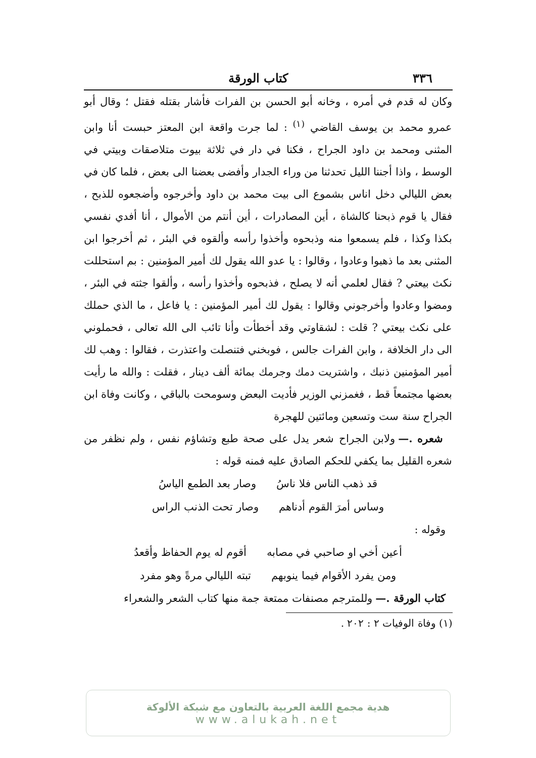٣٣٦ كتاب الورقة
وكان له قدم في أمره ، وخانه أبو الحسن بن الفرات فأشار بقتله فقتل ؛ وقال أبو عمرو محمد بن يوسف القاضي <sup>(١)</sup> : لما جرت واقعة ابن المعتز حبست أنا وابن المثنى ومحمد بن داود الجراح ، فكنا في دار في ثلاثة بيوت متلاصقات وبيتي في الوسط ، واذا أجننا الليل تحدثنا من وراء الجدار وأفضى بعضنا الى بعض ، فلما كان في بعض الليالي دخل اناس بشموع الى بيت محمد بن داود وأخرجوه وأضجعوه للذبح ، فقال يا قوم ذبحنا كالشاة ، أين المصادرات ، أين أنتم من الأموال ، أنا أفدي نفسي بكذا وكذا ، فلم يسمعوا منه وذبحوه وأخذوا رأسه وألقوه في البئر ، ثم أخرجوا ابن المثنى بعد ما ذهبوا وعادوا ، وقالوا : يا عدو الله يقول لك أمير المؤمنين : بم استحللت نكث بيعتي ? فقال لعلمي أنه لا يصلح ، فذبحوه وأخذوا رأسه ، وألقوا جثته في البئر ، ومضوا وعادوا وأخرجوني وقالوا : يقول لك أمير المؤمنين : يا فاعل ، ما الذي حملك على نكث بيعتي ? قلت : لشقاوتي وقد أخطأت وأنا تائب الى الله تعالى ، فحملوني الى دار الخلافة ، وابن الفرات جالس ، فوبخني فتنصلت واعتذرت ، فقالوا : وهب لك أمير المؤمنين ذنبك ، واشتريت دمك وجرمك بمائة ألف دينار ، فقلت : والله ما رأيت بعضها مجتمعاً قط ، فغمزني الوزير فأديت البعض وسومحت بالباقي ، وكانت وفاة ابن الجراح سنة ست وتسعين ومائتين للهجرة
شعره .— ولابن الجراح شعر يدل على صحة طبع وتشاؤم نفس ، ولم نظفر من شعره القليل بما يكفي للحكم الصادق عليه فمنه قوله :
قد ذهب الناس فلا ناسُ وصار بعد الطمع الياسُ
وساس أمرَ القوم أدناهم وصار تحت الذنب الراس
وقوله :
أعين أخي او صاحبي في مصابه أقوم له يوم الحفاظ وأقعدُ
ومن يفرد الأقوام فيما ينوبهم تبته الليالي مرةً وهو مفرد
كتاب الورقة .— وللمترجم مصنفات ممتعة جمة منها كتاب الشعر والشعراء
(١) وفاة الوفيات ٢ : ٢٠٢ .
هدية مجمع اللغة العربية بالتعاون مع شبكة الألوكة
www.alukah.net